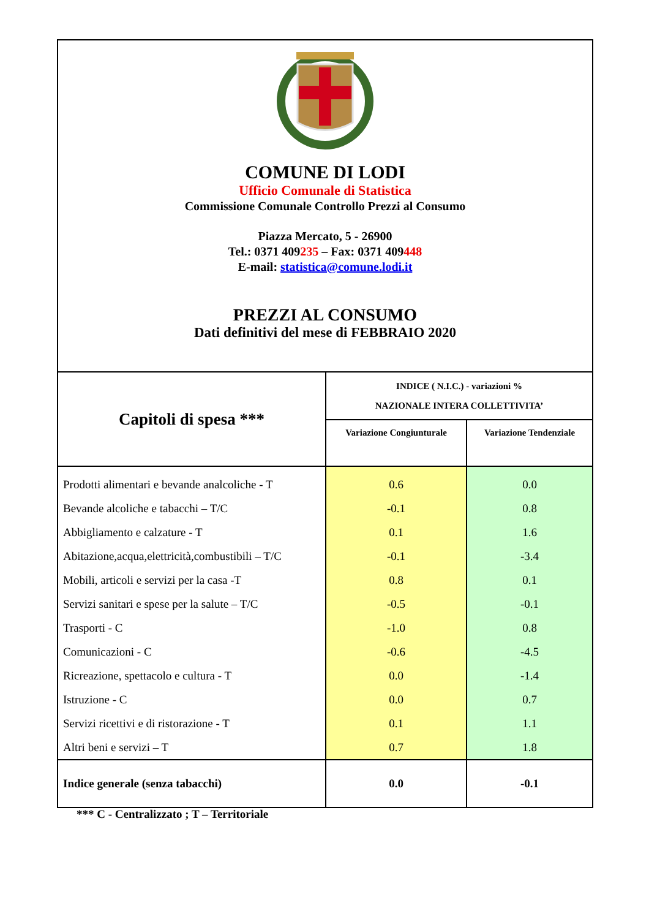COMUNE DI LODI
Ufficio Comunale di Statistica
Commissione Comunale Controllo Prezzi al Consumo
Piazza Mercato, 5 - 26900
Tel.: 0371 409235 – Fax: 0371 409448
E-mail: statistica@comune.lodi.it
PREZZI AL CONSUMO
Dati definitivi del mese di FEBBRAIO 2020
| Capitoli di spesa *** | INDICE ( N.I.C.) - variazioni % NAZIONALE INTERA COLLETTIVITA’ | |
| --- | --- | --- |
| | Variazione Congiunturale | Variazione Tendenziale |
| Prodotti alimentari e bevande analcoliche - T | 0.6 | 0.0 |
| Bevande alcoliche e tabacchi – T/C | -0.1 | 0.8 |
| Abbigliamento e calzature - T | 0.1 | 1.6 |
| Abitazione,acqua,elettricità,combustibili – T/C | -0.1 | -3.4 |
| Mobili, articoli e servizi per la casa -T | 0.8 | 0.1 |
| Servizi sanitari e spese per la salute – T/C | -0.5 | -0.1 |
| Trasporti - C | -1.0 | 0.8 |
| Comunicazioni - C | -0.6 | -4.5 |
| Ricreazione, spettacolo e cultura - T | 0.0 | -1.4 |
| Istruzione - C | 0.0 | 0.7 |
| Servizi ricettivi e di ristorazione - T | 0.1 | 1.1 |
| Altri beni e servizi – T | 0.7 | 1.8 |
| Indice generale (senza tabacchi) | 0.0 | -0.1 |
*** C - Centralizzato ; T – Territoriale